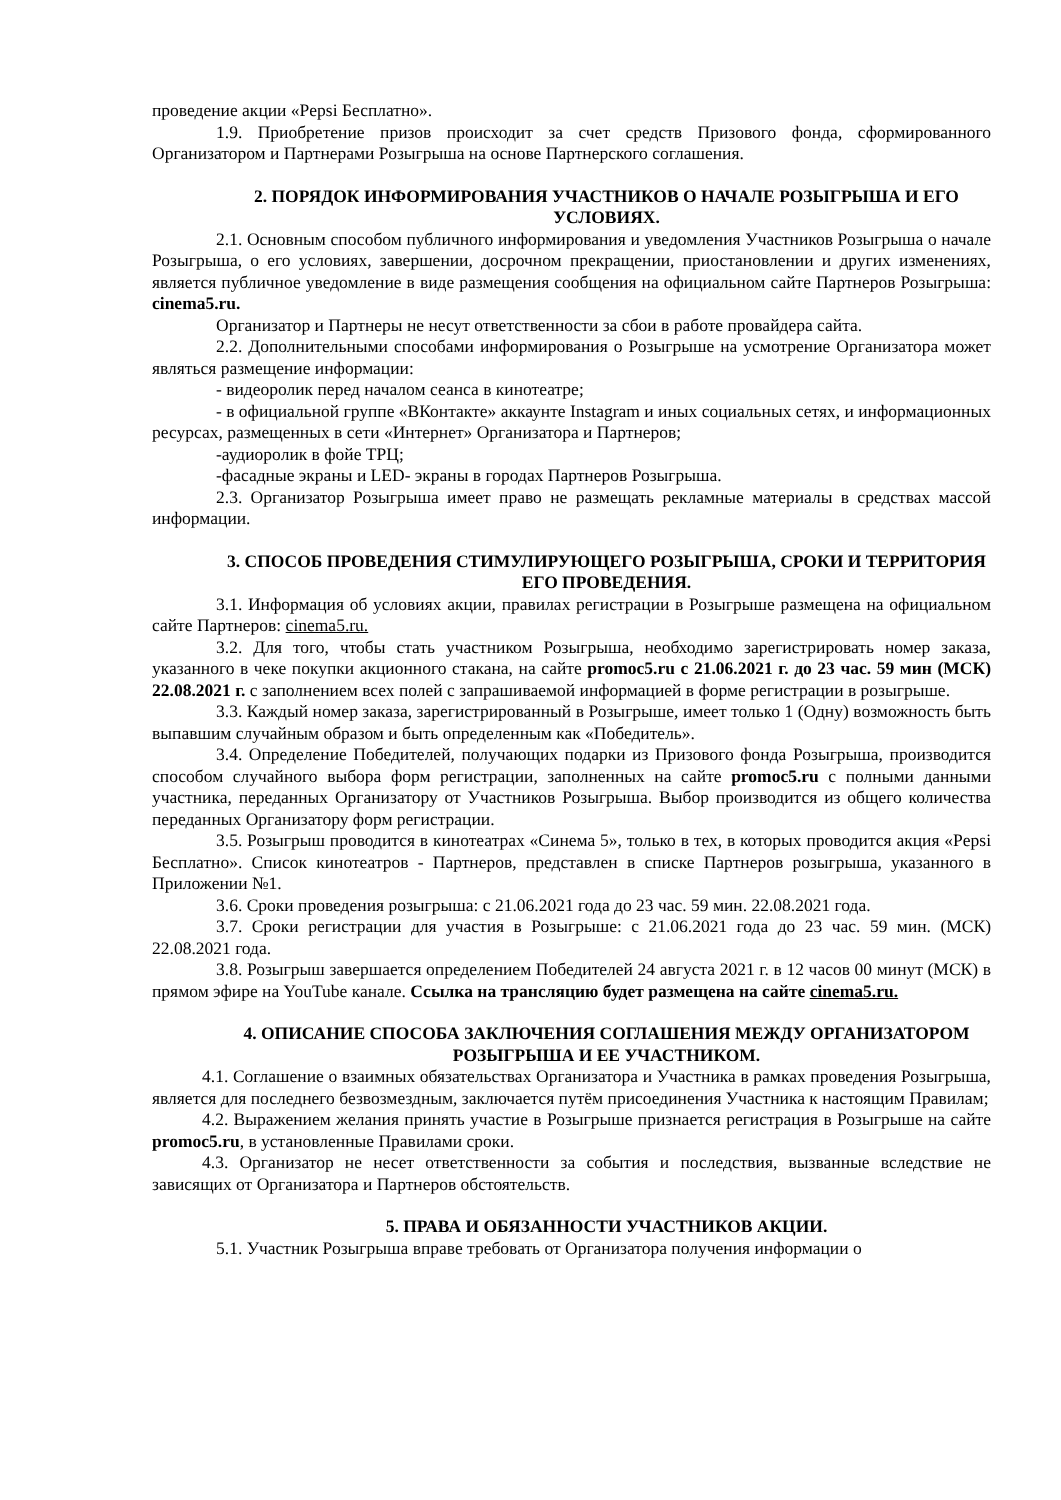проведение акции «Pepsi Бесплатно».
1.9. Приобретение призов происходит за счет средств Призового фонда, сформированного Организатором и Партнерами Розыгрыша на основе Партнерского соглашения.
2. ПОРЯДОК ИНФОРМИРОВАНИЯ УЧАСТНИКОВ О НАЧАЛЕ РОЗЫГРЫША И ЕГО УСЛОВИЯХ.
2.1. Основным способом публичного информирования и уведомления Участников Розыгрыша о начале Розыгрыша, о его условиях, завершении, досрочном прекращении, приостановлении и других изменениях, является публичное уведомление в виде размещения сообщения на официальном сайте Партнеров Розыгрыша: cinema5.ru.
Организатор и Партнеры не несут ответственности за сбои в работе провайдера сайта.
2.2. Дополнительными способами информирования о Розыгрыше на усмотрение Организатора может являться размещение информации:
- видеоролик перед началом сеанса в кинотеатре;
- в официальной группе «ВКонтакте» аккаунте Instagram и иных социальных сетях, и информационных ресурсах, размещенных в сети «Интернет» Организатора и Партнеров;
-аудиоролик в фойе ТРЦ;
-фасадные экраны и LED- экраны в городах Партнеров Розыгрыша.
2.3. Организатор Розыгрыша имеет право не размещать рекламные материалы в средствах массой информации.
3. СПОСОБ ПРОВЕДЕНИЯ СТИМУЛИРУЮЩЕГО РОЗЫГРЫША, СРОКИ И ТЕРРИТОРИЯ ЕГО ПРОВЕДЕНИЯ.
3.1. Информация об условиях акции, правилах регистрации в Розыгрыше размещена на официальном сайте Партнеров: cinema5.ru.
3.2. Для того, чтобы стать участником Розыгрыша, необходимо зарегистрировать номер заказа, указанного в чеке покупки акционного стакана, на сайте promoc5.ru с 21.06.2021 г. до 23 час. 59 мин (МСК) 22.08.2021 г. с заполнением всех полей с запрашиваемой информацией в форме регистрации в розыгрыше.
3.3. Каждый номер заказа, зарегистрированный в Розыгрыше, имеет только 1 (Одну) возможность быть выпавшим случайным образом и быть определенным как «Победитель».
3.4. Определение Победителей, получающих подарки из Призового фонда Розыгрыша, производится способом случайного выбора форм регистрации, заполненных на сайте promoc5.ru с полными данными участника, переданных Организатору от Участников Розыгрыша. Выбор производится из общего количества переданных Организатору форм регистрации.
3.5. Розыгрыш проводится в кинотеатрах «Синема 5», только в тех, в которых проводится акция «Pepsi Бесплатно». Список кинотеатров - Партнеров, представлен в списке Партнеров розыгрыша, указанного в Приложении №1.
3.6. Сроки проведения розыгрыша: с 21.06.2021 года до 23 час. 59 мин. 22.08.2021 года.
3.7. Сроки регистрации для участия в Розыгрыше: с 21.06.2021 года до 23 час. 59 мин. (МСК) 22.08.2021 года.
3.8. Розыгрыш завершается определением Победителей 24 августа 2021 г. в 12 часов 00 минут (МСК) в прямом эфире на YouTube канале. Ссылка на трансляцию будет размещена на сайте cinema5.ru.
4. ОПИСАНИЕ СПОСОБА ЗАКЛЮЧЕНИЯ СОГЛАШЕНИЯ МЕЖДУ ОРГАНИЗАТОРОМ РОЗЫГРЫША И ЕЕ УЧАСТНИКОМ.
4.1. Соглашение о взаимных обязательствах Организатора и Участника в рамках проведения Розыгрыша, является для последнего безвозмездным, заключается путём присоединения Участника к настоящим Правилам;
4.2. Выражением желания принять участие в Розыгрыше признается регистрация в Розыгрыше на сайте promoc5.ru, в установленные Правилами сроки.
4.3. Организатор не несет ответственности за события и последствия, вызванные вследствие не зависящих от Организатора и Партнеров обстоятельств.
5. ПРАВА И ОБЯЗАННОСТИ УЧАСТНИКОВ АКЦИИ.
5.1. Участник Розыгрыша вправе требовать от Организатора получения информации о